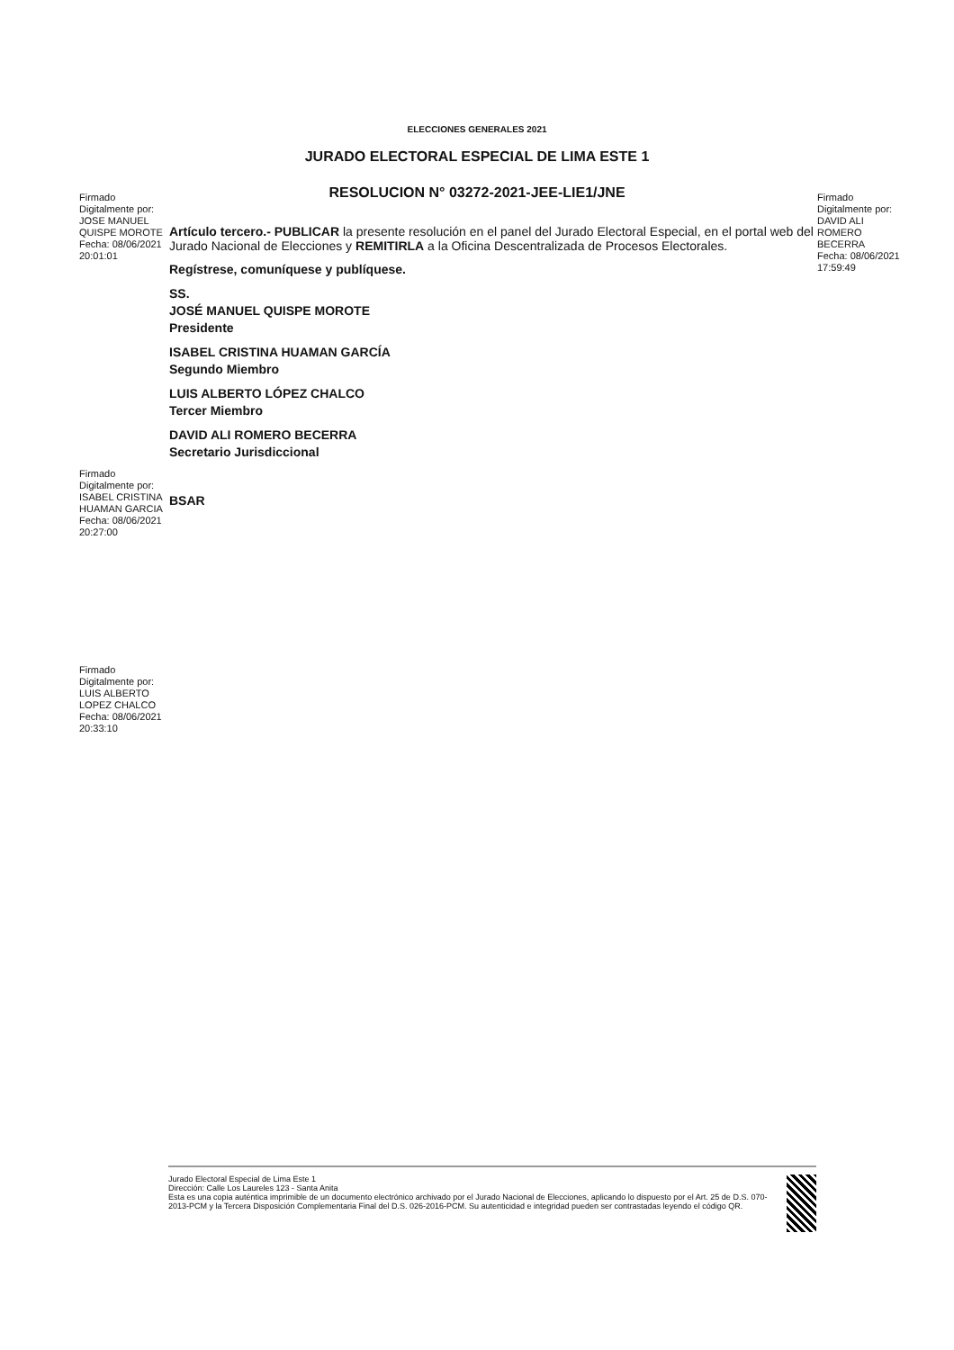ELECCIONES GENERALES 2021
JURADO ELECTORAL ESPECIAL DE LIMA ESTE 1
RESOLUCION N° 03272-2021-JEE-LIE1/JNE
Firmado
Digitalmente por:
JOSE MANUEL
QUISPE MOROTE
Fecha: 08/06/2021
20:01:01
Artículo tercero.- PUBLICAR la presente resolución en el panel del Jurado Electoral Especial, en el portal web del Jurado Nacional de Elecciones y REMITIRLA a la Oficina Descentralizada de Procesos Electorales.
Regístrese, comuníquese y publíquese.
SS.
JOSÉ MANUEL QUISPE MOROTE
Presidente
ISABEL CRISTINA HUAMAN GARCÍA
Segundo Miembro
LUIS ALBERTO LÓPEZ CHALCO
Tercer Miembro
DAVID ALI ROMERO BECERRA
Secretario Jurisdiccional
Firmado
Digitalmente por:
DAVID ALI
ROMERO
BECERRA
Fecha: 08/06/2021
17:59:49
Firmado
Digitalmente por:
ISABEL CRISTINA
HUAMAN GARCIA
Fecha: 08/06/2021
20:27:00
BSAR
Firmado
Digitalmente por:
LUIS ALBERTO
LOPEZ CHALCO
Fecha: 08/06/2021
20:33:10
Jurado Electoral Especial de Lima Este 1
Dirección: Calle Los Laureles 123 - Santa Anita
Esta es una copia auténtica imprimible de un documento electrónico archivado por el Jurado Nacional de Elecciones, aplicando lo dispuesto por el Art. 25 de D.S. 070-2013-PCM y la Tercera Disposición Complementaria Final del D.S. 026-2016-PCM. Su autenticidad e integridad pueden ser contrastadas leyendo el código QR.